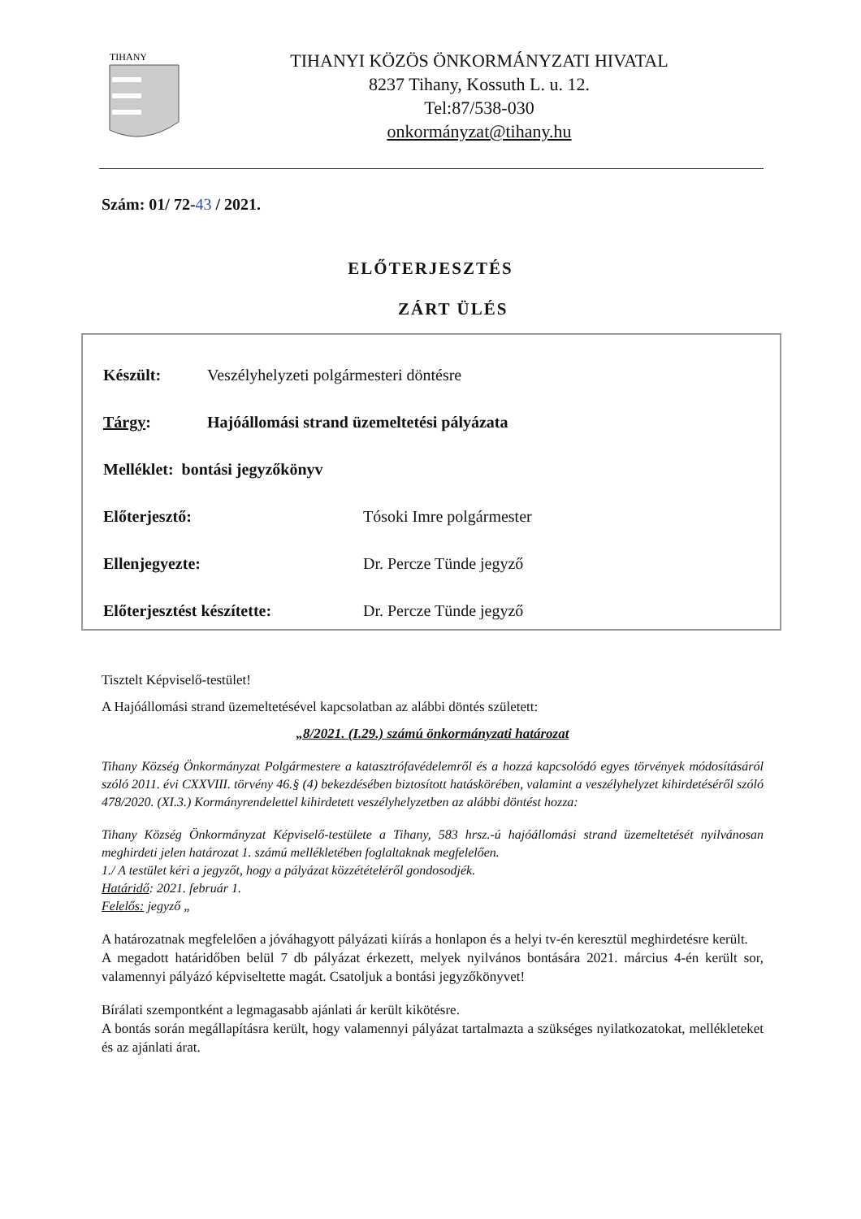TIHANY
TIHANYI KÖZÖS ÖNKORMÁNYZATI HIVATAL
8237 Tihany, Kossuth L. u. 12.
Tel:87/538-030
onkormányzat@tihany.hu
Szám: 01/ 72-43 / 2021.
ELŐTERJESZTÉS
ZÁRT ÜLÉS
Készült: Veszélyhelyzeti polgármesteri döntésre
Tárgy: Hajóállomási strand üzemeltetési pályázata
Melléklet: bontási jegyzőkönyv
Előterjesztő: Tósoki Imre polgármester
Ellenjegyezte: Dr. Percze Tünde jegyző
Előterjesztést készítette: Dr. Percze Tünde jegyző
Tisztelt Képviselő-testület!
A Hajóállomási strand üzemeltetésével kapcsolatban az alábbi döntés született:
„8/2021. (I.29.) számú önkormányzati határozat
Tihany Község Önkormányzat Polgármestere a katasztrófavédelemről és a hozzá kapcsolódó egyes törvények módosításáról szóló 2011. évi CXXVIII. törvény 46.§ (4) bekezdésében biztosított hatáskörében, valamint a veszélyhelyzet kihirdetéséről szóló 478/2020. (XI.3.) Kormányrendelettel kihirdetett veszélyhelyzetben az alábbi döntést hozza:
Tihany Község Önkormányzat Képviselő-testülete a Tihany, 583 hrsz.-ú hajóállomási strand üzemeltetését nyilvánosan meghirdeti jelen határozat 1. számú mellékletében foglaltaknak megfelelően.
1./ A testület kéri a jegyzőt, hogy a pályázat közzétételéről gondosodjék.
Határidő: 2021. február 1.
Felelős: jegyző „
A határozatnak megfelelően a jóváhagyott pályázati kiírás a honlapon és a helyi tv-én keresztül meghirdetésre került.
A megadott határidőben belül 7 db pályázat érkezett, melyek nyilvános bontására 2021. március 4-én került sor, valamennyi pályázó képviseltette magát. Csatoljuk a bontási jegyzőkönyvet!
Bírálati szempontként a legmagasabb ajánlati ár került kikötésre.
A bontás során megállapításra került, hogy valamennyi pályázat tartalmazta a szükséges nyilatkozatokat, mellékleteket és az ajánlati árat.